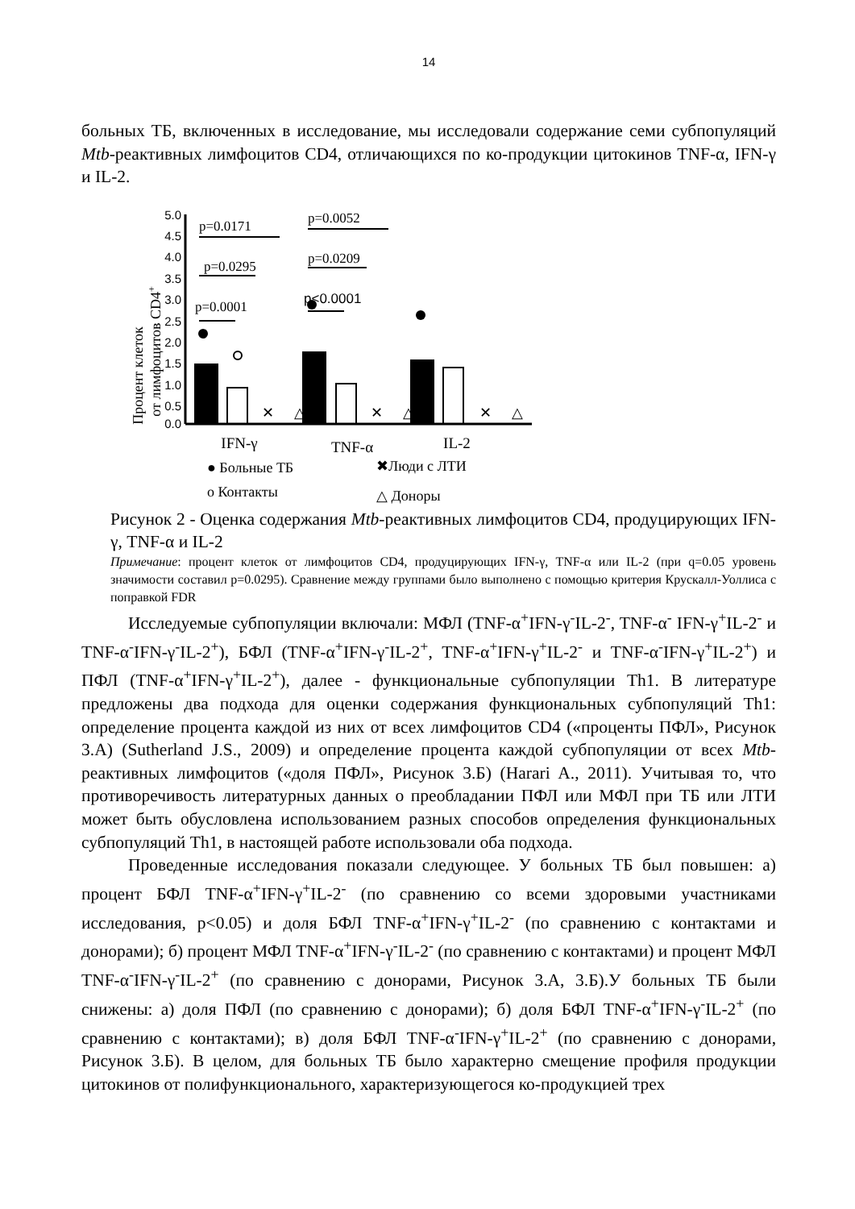14
больных ТБ, включенных в исследование, мы исследовали содержание семи субпопуляций Mtb-реактивных лимфоцитов CD4, отличающихся по ко-продукции цитокинов TNF-α, IFN-γ и IL-2.
Процент клеток
от лимфоцитов CD4+
5.0
4.5
4.0
3.5
3.0
2.5
2.0
1.5
1.0
0.5
0.0
p=0.0171
p=0.0295
p=0.0001
p=0.0052
p=0.0209
p<0.0001
✕
✕
✕
△
△
△
IFN-γ
TNF-α
IL-2
● Больные ТБ
✖Люди с ЛТИ
o Контакты
△ Доноры
Рисунок 2 - Оценка содержания Mtb-реактивных лимфоцитов CD4, продуцирующих IFN-γ, TNF-α и IL-2
Примечание: процент клеток от лимфоцитов CD4, продуцирующих IFN-γ, TNF-α или IL-2 (при q=0.05 уровень значимости составил p=0.0295). Сравнение между группами было выполнено с помощью критерия Крускалл-Уоллиса с поправкой FDR
Исследуемые субпопуляции включали: МФЛ (TNF-α<sup>+</sup>IFN-γ<sup>-</sup>IL-2<sup>-</sup>, TNF-α<sup>-</sup> IFN-γ<sup>+</sup>IL-2<sup>-</sup> и TNF-α<sup>-</sup>IFN-γ<sup>-</sup>IL-2<sup>+</sup>), БФЛ (TNF-α<sup>+</sup>IFN-γ<sup>-</sup>IL-2<sup>+</sup>, TNF-α<sup>+</sup>IFN-γ<sup>+</sup>IL-2<sup>-</sup> и TNF-α<sup>-</sup>IFN-γ<sup>+</sup>IL-2<sup>+</sup>) и ПФЛ (TNF-α<sup>+</sup>IFN-γ<sup>+</sup>IL-2<sup>+</sup>), далее - функциональные субпопуляции Th1. В литературе предложены два подхода для оценки содержания функциональных субпопуляций Th1: определение процента каждой из них от всех лимфоцитов CD4 («проценты ПФЛ», Рисунок 3.А) (Sutherland J.S., 2009) и определение процента каждой субпопуляции от всех Mtb-реактивных лимфоцитов («доля ПФЛ», Рисунок 3.Б) (Harari A., 2011). Учитывая то, что противоречивость литературных данных о преобладании ПФЛ или МФЛ при ТБ или ЛТИ может быть обусловлена использованием разных способов определения функциональных субпопуляций Th1, в настоящей работе использовали оба подхода.
Проведенные исследования показали следующее. У больных ТБ был повышен: а) процент БФЛ TNF-α<sup>+</sup>IFN-γ<sup>+</sup>IL-2<sup>-</sup> (по сравнению со всеми здоровыми участниками исследования, p<0.05) и доля БФЛ TNF-α<sup>+</sup>IFN-γ<sup>+</sup>IL-2<sup>-</sup> (по сравнению с контактами и донорами); б) процент МФЛ TNF-α<sup>+</sup>IFN-γ<sup>-</sup>IL-2<sup>-</sup> (по сравнению с контактами) и процент МФЛ TNF-α<sup>-</sup>IFN-γ<sup>-</sup>IL-2<sup>+</sup> (по сравнению с донорами, Рисунок 3.А, 3.Б).У больных ТБ были снижены: а) доля ПФЛ (по сравнению с донорами); б) доля БФЛ TNF-α<sup>+</sup>IFN-γ<sup>-</sup>IL-2<sup>+</sup> (по сравнению с контактами); в) доля БФЛ TNF-α<sup>-</sup>IFN-γ<sup>+</sup>IL-2<sup>+</sup> (по сравнению с донорами, Рисунок 3.Б). В целом, для больных ТБ было характерно смещение профиля продукции цитокинов от полифункционального, характеризующегося ко-продукцией трех